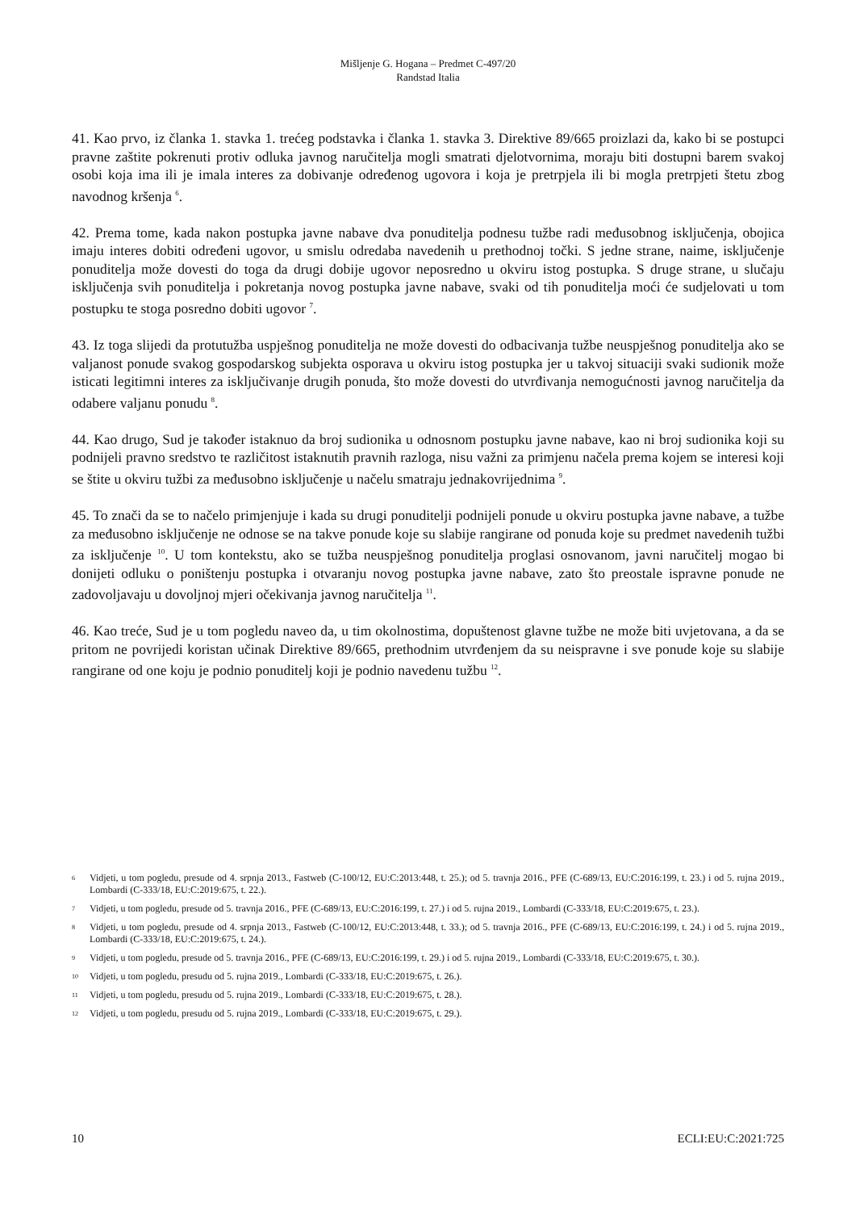Mišljenje G. Hogana – Predmet C-497/20
Randstad Italia
41. Kao prvo, iz članka 1. stavka 1. trećeg podstavka i članka 1. stavka 3. Direktive 89/665 proizlazi da, kako bi se postupci pravne zaštite pokrenuti protiv odluka javnog naručitelja mogli smatrati djelotvornima, moraju biti dostupni barem svakoj osobi koja ima ili je imala interes za dobivanje određenog ugovora i koja je pretrpjela ili bi mogla pretrpjeti štetu zbog navodnog kršenja <sup>6</sup>.
42. Prema tome, kada nakon postupka javne nabave dva ponuditelja podnesu tužbe radi međusobnog isključenja, obojica imaju interes dobiti određeni ugovor, u smislu odredaba navedenih u prethodnoj točki. S jedne strane, naime, isključenje ponuditelja može dovesti do toga da drugi dobije ugovor neposredno u okviru istog postupka. S druge strane, u slučaju isključenja svih ponuditelja i pokretanja novog postupka javne nabave, svaki od tih ponuditelja moći će sudjelovati u tom postupku te stoga posredno dobiti ugovor <sup>7</sup>.
43. Iz toga slijedi da protutužba uspješnog ponuditelja ne može dovesti do odbacivanja tužbe neuspješnog ponuditelja ako se valjanost ponude svakog gospodarskog subjekta osporava u okviru istog postupka jer u takvoj situaciji svaki sudionik može isticati legitimni interes za isključivanje drugih ponuda, što može dovesti do utvrđivanja nemogućnosti javnog naručitelja da odabere valjanu ponudu <sup>8</sup>.
44. Kao drugo, Sud je također istaknuo da broj sudionika u odnosnom postupku javne nabave, kao ni broj sudionika koji su podnijeli pravno sredstvo te različitost istaknutih pravnih razloga, nisu važni za primjenu načela prema kojem se interesi koji se štite u okviru tužbi za međusobno isključenje u načelu smatraju jednakovrijednima <sup>9</sup>.
45. To znači da se to načelo primjenjuje i kada su drugi ponuditelji podnijeli ponude u okviru postupka javne nabave, a tužbe za međusobno isključenje ne odnose se na takve ponude koje su slabije rangirane od ponuda koje su predmet navedenih tužbi za isključenje <sup>10</sup>. U tom kontekstu, ako se tužba neuspješnog ponuditelja proglasi osnovanom, javni naručitelj mogao bi donijeti odluku o poništenju postupka i otvaranju novog postupka javne nabave, zato što preostale ispravne ponude ne zadovoljavaju u dovoljnoj mjeri očekivanja javnog naručitelja <sup>11</sup>.
46. Kao treće, Sud je u tom pogledu naveo da, u tim okolnostima, dopuštenost glavne tužbe ne može biti uvjetovana, a da se pritom ne povrijedi koristan učinak Direktive 89/665, prethodnim utvrđenjem da su neispravne i sve ponude koje su slabije rangirane od one koju je podnio ponuditelj koji je podnio navedenu tužbu <sup>12</sup>.
6 Vidjeti, u tom pogledu, presude od 4. srpnja 2013., Fastweb (C-100/12, EU:C:2013:448, t. 25.); od 5. travnja 2016., PFE (C-689/13, EU:C:2016:199, t. 23.) i od 5. rujna 2019., Lombardi (C-333/18, EU:C:2019:675, t. 22.).
7 Vidjeti, u tom pogledu, presude od 5. travnja 2016., PFE (C-689/13, EU:C:2016:199, t. 27.) i od 5. rujna 2019., Lombardi (C-333/18, EU:C:2019:675, t. 23.).
8 Vidjeti, u tom pogledu, presude od 4. srpnja 2013., Fastweb (C-100/12, EU:C:2013:448, t. 33.); od 5. travnja 2016., PFE (C-689/13, EU:C:2016:199, t. 24.) i od 5. rujna 2019., Lombardi (C-333/18, EU:C:2019:675, t. 24.).
9 Vidjeti, u tom pogledu, presude od 5. travnja 2016., PFE (C-689/13, EU:C:2016:199, t. 29.) i od 5. rujna 2019., Lombardi (C-333/18, EU:C:2019:675, t. 30.).
10 Vidjeti, u tom pogledu, presudu od 5. rujna 2019., Lombardi (C-333/18, EU:C:2019:675, t. 26.).
11 Vidjeti, u tom pogledu, presudu od 5. rujna 2019., Lombardi (C-333/18, EU:C:2019:675, t. 28.).
12 Vidjeti, u tom pogledu, presudu od 5. rujna 2019., Lombardi (C-333/18, EU:C:2019:675, t. 29.).
10 ECLI:EU:C:2021:725